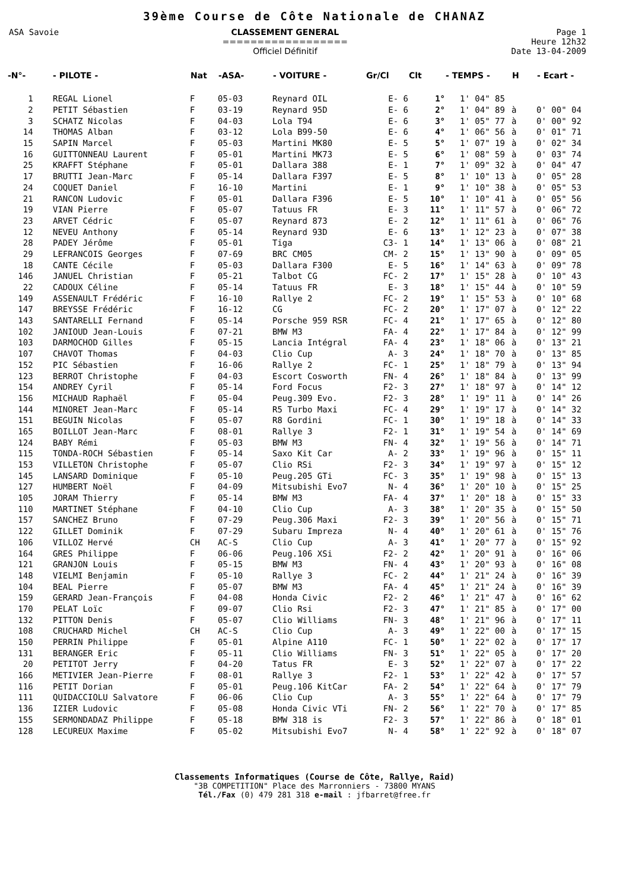39ème Course de Côte Nationale de CHANAZ
ASA Savoie CLASSEMENT GENERAL
==================
Officiel Définitif
Page 1
Heure 12h32
Date 13-04-2009
| -N°- | - PILOTE - | Nat | -ASA- | - VOITURE - | Gr/Cl | Clt | - TEMPS - | H | - Ecart - |
| --- | --- | --- | --- | --- | --- | --- | --- | --- | --- |
| 1 | REGAL Lionel | F | 05-03 | Reynard OIL | E- 6 | 1° | 1' 04" 85 | | |
| 2 | PETIT Sébastien | F | 03-19 | Reynard 95D | E- 6 | 2° | 1' 04" 89 | à | 0' 00" 04 |
| 3 | SCHATZ Nicolas | F | 04-03 | Lola T94 | E- 6 | 3° | 1' 05" 77 | à | 0' 00" 92 |
| 14 | THOMAS Alban | F | 03-12 | Lola B99-50 | E- 6 | 4° | 1' 06" 56 | à | 0' 01" 71 |
| 15 | SAPIN Marcel | F | 05-03 | Martini MK80 | E- 5 | 5° | 1' 07" 19 | à | 0' 02" 34 |
| 16 | GUITTONNEAU Laurent | F | 05-01 | Martini MK73 | E- 5 | 6° | 1' 08" 59 | à | 0' 03" 74 |
| 25 | KRAFFT Stéphane | F | 05-01 | Dallara 388 | E- 1 | 7° | 1' 09" 32 | à | 0' 04" 47 |
| 17 | BRUTTI Jean-Marc | F | 05-14 | Dallara F397 | E- 5 | 8° | 1' 10" 13 | à | 0' 05" 28 |
| 24 | COQUET Daniel | F | 16-10 | Martini | E- 1 | 9° | 1' 10" 38 | à | 0' 05" 53 |
| 21 | RANCON Ludovic | F | 05-01 | Dallara F396 | E- 5 | 10° | 1' 10" 41 | à | 0' 05" 56 |
| 19 | VIAN Pierre | F | 05-07 | Tatuus FR | E- 3 | 11° | 1' 11" 57 | à | 0' 06" 72 |
| 23 | ARVET Cédric | F | 05-07 | Reynard 873 | E- 2 | 12° | 1' 11" 61 | à | 0' 06" 76 |
| 12 | NEVEU Anthony | F | 05-14 | Reynard 93D | E- 6 | 13° | 1' 12" 23 | à | 0' 07" 38 |
| 28 | PADEY Jérôme | F | 05-01 | Tiga | C3- 1 | 14° | 1' 13" 06 | à | 0' 08" 21 |
| 29 | LEFRANCOIS Georges | F | 07-69 | BRC CM05 | CM- 2 | 15° | 1' 13" 90 | à | 0' 09" 05 |
| 18 | CANTE Cécile | F | 05-03 | Dallara F300 | E- 5 | 16° | 1' 14" 63 | à | 0' 09" 78 |
| 146 | JANUEL Christian | F | 05-21 | Talbot CG | FC- 2 | 17° | 1' 15" 28 | à | 0' 10" 43 |
| 22 | CADOUX Céline | F | 05-14 | Tatuus FR | E- 3 | 18° | 1' 15" 44 | à | 0' 10" 59 |
| 149 | ASSENAULT Frédéric | F | 16-10 | Rallye 2 | FC- 2 | 19° | 1' 15" 53 | à | 0' 10" 68 |
| 147 | BREYSSE Frédéric | F | 16-12 | CG | FC- 2 | 20° | 1' 17" 07 | à | 0' 12" 22 |
| 143 | SANTARELLI Fernand | F | 05-14 | Porsche 959 RSR | FC- 4 | 21° | 1' 17" 65 | à | 0' 12" 80 |
| 102 | JANIOUD Jean-Louis | F | 07-21 | BMW M3 | FA- 4 | 22° | 1' 17" 84 | à | 0' 12" 99 |
| 103 | DARMOCHOD Gilles | F | 05-15 | Lancia Intégral | FA- 4 | 23° | 1' 18" 06 | à | 0' 13" 21 |
| 107 | CHAVOT Thomas | F | 04-03 | Clio Cup | A- 3 | 24° | 1' 18" 70 | à | 0' 13" 85 |
| 152 | PIC Sébastien | F | 16-06 | Rallye 2 | FC- 1 | 25° | 1' 18" 79 | à | 0' 13" 94 |
| 123 | BERROT Christophe | F | 04-03 | Escort Cosworth | FN- 4 | 26° | 1' 18" 84 | à | 0' 13" 99 |
| 154 | ANDREY Cyril | F | 05-14 | Ford Focus | F2- 3 | 27° | 1' 18" 97 | à | 0' 14" 12 |
| 156 | MICHAUD Raphaël | F | 05-04 | Peug.309 Evo. | F2- 3 | 28° | 1' 19" 11 | à | 0' 14" 26 |
| 144 | MINORET Jean-Marc | F | 05-14 | R5 Turbo Maxi | FC- 4 | 29° | 1' 19" 17 | à | 0' 14" 32 |
| 151 | BEGUIN Nicolas | F | 05-07 | R8 Gordini | FC- 1 | 30° | 1' 19" 18 | à | 0' 14" 33 |
| 165 | BOILLOT Jean-Marc | F | 08-01 | Rallye 3 | F2- 1 | 31° | 1' 19" 54 | à | 0' 14" 69 |
| 124 | BABY Rémi | F | 05-03 | BMW M3 | FN- 4 | 32° | 1' 19" 56 | à | 0' 14" 71 |
| 115 | TONDA-ROCH Sébastien | F | 05-14 | Saxo Kit Car | A- 2 | 33° | 1' 19" 96 | à | 0' 15" 11 |
| 153 | VILLETON Christophe | F | 05-07 | Clio RSi | F2- 3 | 34° | 1' 19" 97 | à | 0' 15" 12 |
| 145 | LANSARD Dominique | F | 05-10 | Peug.205 GTi | FC- 3 | 35° | 1' 19" 98 | à | 0' 15" 13 |
| 127 | HUMBERT Noël | F | 04-09 | Mitsubishi Evo7 | N- 4 | 36° | 1' 20" 10 | à | 0' 15" 25 |
| 105 | JORAM Thierry | F | 05-14 | BMW M3 | FA- 4 | 37° | 1' 20" 18 | à | 0' 15" 33 |
| 110 | MARTINET Stéphane | F | 04-10 | Clio Cup | A- 3 | 38° | 1' 20" 35 | à | 0' 15" 50 |
| 157 | SANCHEZ Bruno | F | 07-29 | Peug.306 Maxi | F2- 3 | 39° | 1' 20" 56 | à | 0' 15" 71 |
| 122 | GILLET Dominik | F | 07-29 | Subaru Impreza | N- 4 | 40° | 1' 20" 61 | à | 0' 15" 76 |
| 106 | VILLOZ Hervé | CH | AC-S | Clio Cup | A- 3 | 41° | 1' 20" 77 | à | 0' 15" 92 |
| 164 | GRES Philippe | F | 06-06 | Peug.106 XSi | F2- 2 | 42° | 1' 20" 91 | à | 0' 16" 06 |
| 121 | GRANJON Louis | F | 05-15 | BMW M3 | FN- 4 | 43° | 1' 20" 93 | à | 0' 16" 08 |
| 148 | VIELMI Benjamin | F | 05-10 | Rallye 3 | FC- 2 | 44° | 1' 21" 24 | à | 0' 16" 39 |
| 104 | BEAL Pierre | F | 05-07 | BMW M3 | FA- 4 | 45° | 1' 21" 24 | à | 0' 16" 39 |
| 159 | GERARD Jean-François | F | 04-08 | Honda Civic | F2- 2 | 46° | 1' 21" 47 | à | 0' 16" 62 |
| 170 | PELAT Loïc | F | 09-07 | Clio Rsi | F2- 3 | 47° | 1' 21" 85 | à | 0' 17" 00 |
| 132 | PITTON Denis | F | 05-07 | Clio Williams | FN- 3 | 48° | 1' 21" 96 | à | 0' 17" 11 |
| 108 | CRUCHARD Michel | CH | AC-S | Clio Cup | A- 3 | 49° | 1' 22" 00 | à | 0' 17" 15 |
| 150 | PERRIN Philippe | F | 05-01 | Alpine A110 | FC- 1 | 50° | 1' 22" 02 | à | 0' 17" 17 |
| 131 | BERANGER Eric | F | 05-11 | Clio Williams | FN- 3 | 51° | 1' 22" 05 | à | 0' 17" 20 |
| 20 | PETITOT Jerry | F | 04-20 | Tatus FR | E- 3 | 52° | 1' 22" 07 | à | 0' 17" 22 |
| 166 | METIVIER Jean-Pierre | F | 08-01 | Rallye 3 | F2- 1 | 53° | 1' 22" 42 | à | 0' 17" 57 |
| 116 | PETIT Dorian | F | 05-01 | Peug.106 KitCar | FA- 2 | 54° | 1' 22" 64 | à | 0' 17" 79 |
| 111 | QUIDACCIOLU Salvatore | F | 06-06 | Clio Cup | A- 3 | 55° | 1' 22" 64 | à | 0' 17" 79 |
| 136 | IZIER Ludovic | F | 05-08 | Honda Civic VTi | FN- 2 | 56° | 1' 22" 70 | à | 0' 17" 85 |
| 155 | SERMONDADAZ Philippe | F | 05-18 | BMW 318 is | F2- 3 | 57° | 1' 22" 86 | à | 0' 18" 01 |
| 128 | LECUREUX Maxime | F | 05-02 | Mitsubishi Evo7 | N- 4 | 58° | 1' 22" 92 | à | 0' 18" 07 |
Classements Informatiques (Course de Côte, Rallye, Raid)
"3B COMPETITION" Place des Marronniers - 73800 MYANS
Tél./Fax (0) 479 281 318 e-mail : jfbarret@free.fr